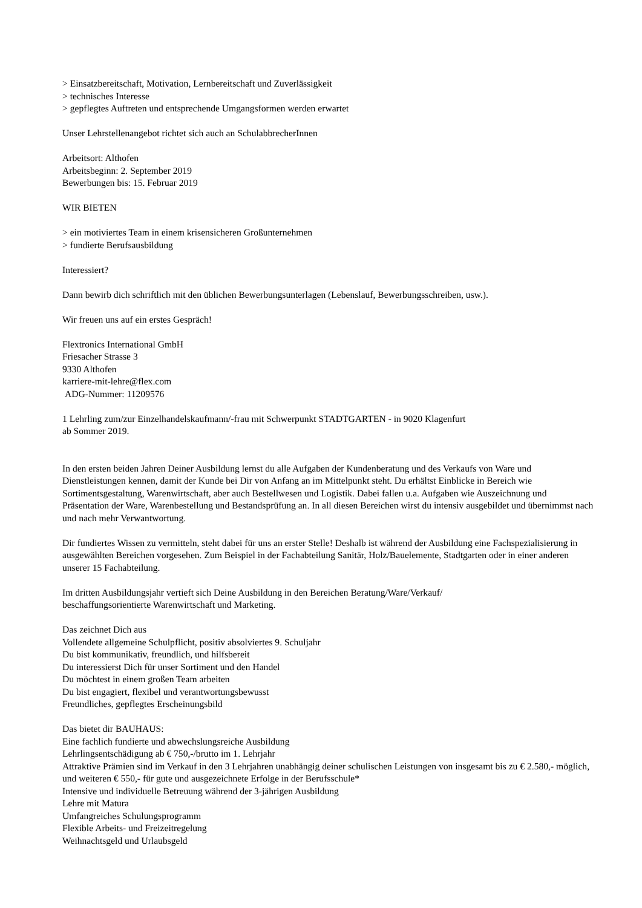> Einsatzbereitschaft, Motivation, Lernbereitschaft und Zuverlässigkeit
> technisches Interesse
> gepflegtes Auftreten und entsprechende Umgangsformen werden erwartet
Unser Lehrstellenangebot richtet sich auch an SchulabbrecherInnen
Arbeitsort: Althofen
Arbeitsbeginn: 2. September 2019
Bewerbungen bis: 15. Februar 2019
WIR BIETEN
> ein motiviertes Team in einem krisensicheren Großunternehmen
> fundierte Berufsausbildung
Interessiert?
Dann bewirb dich schriftlich mit den üblichen Bewerbungsunterlagen (Lebenslauf, Bewerbungsschreiben, usw.).
Wir freuen uns auf ein erstes Gespräch!
Flextronics International GmbH
Friesacher Strasse 3
9330 Althofen
karriere-mit-lehre@flex.com
ADG-Nummer: 11209576
1 Lehrling zum/zur Einzelhandelskaufmann/-frau mit Schwerpunkt STADTGARTEN - in 9020 Klagenfurt
ab Sommer 2019.
In den ersten beiden Jahren Deiner Ausbildung lernst du alle Aufgaben der Kundenberatung und des Verkaufs von Ware und Dienstleistungen kennen, damit der Kunde bei Dir von Anfang an im Mittelpunkt steht. Du erhältst Einblicke in Bereich wie Sortimentsgestaltung, Warenwirtschaft, aber auch Bestellwesen und Logistik. Dabei fallen u.a. Aufgaben wie Auszeichnung und Präsentation der Ware, Warenbestellung und Bestandsprüfung an. In all diesen Bereichen wirst du intensiv ausgebildet und übernimmst nach und nach mehr Verwantwortung.
Dir fundiertes Wissen zu vermitteln, steht dabei für uns an erster Stelle! Deshalb ist während der Ausbildung eine Fachspezialisierung in ausgewählten Bereichen vorgesehen. Zum Beispiel in der Fachabteilung Sanitär, Holz/Bauelemente, Stadtgarten oder in einer anderen unserer 15 Fachabteilung.
Im dritten Ausbildungsjahr vertieft sich Deine Ausbildung in den Bereichen Beratung/Ware/Verkauf/
beschaffungsorientierte Warenwirtschaft und Marketing.
Das zeichnet Dich aus
Vollendete allgemeine Schulpflicht, positiv absolviertes 9. Schuljahr
Du bist kommunikativ, freundlich, und hilfsbereit
Du interessierst Dich für unser Sortiment und den Handel
Du möchtest in einem großen Team arbeiten
Du bist engagiert, flexibel und verantwortungsbewusst
Freundliches, gepflegtes Erscheinungsbild
Das bietet dir BAUHAUS:
Eine fachlich fundierte und abwechslungsreiche Ausbildung
Lehrlingsentschädigung ab € 750,-/brutto im 1. Lehrjahr
Attraktive Prämien sind im Verkauf in den 3 Lehrjahren unabhängig deiner schulischen Leistungen von insgesamt bis zu € 2.580,- möglich, und weiteren € 550,- für gute und ausgezeichnete Erfolge in der Berufsschule*
Intensive und individuelle Betreuung während der 3-jährigen Ausbildung
Lehre mit Matura
Umfangreiches Schulungsprogramm
Flexible Arbeits- und Freizeitregelung
Weihnachtsgeld und Urlaubsgeld